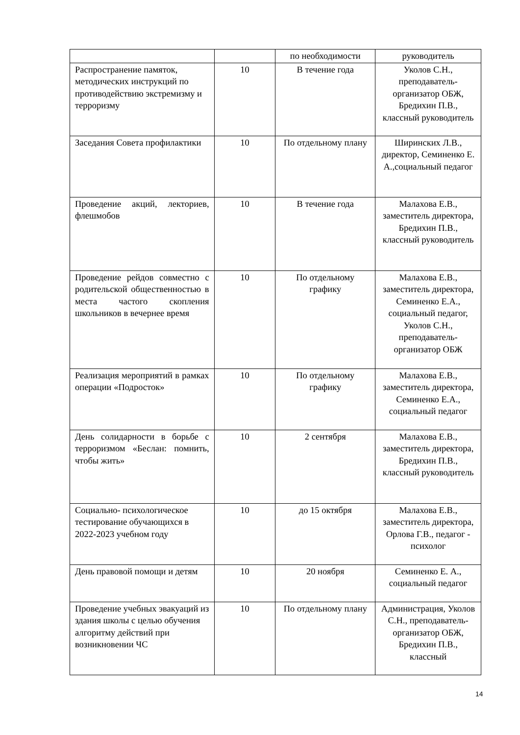| | | по необходимости | руководитель |
| Распространение памяток, методических инструкций по противодействию экстремизму и терроризму | 10 | В течение года | Уколов С.Н., преподаватель-организатор ОБЖ, Бредихин П.В., классный руководитель |
| Заседания Совета профилактики | 10 | По отдельному плану | Ширинских Л.В., директор, Семиненко Е. А.,социальный педагог |
| Проведение акций, лекториев, флешмобов | 10 | В течение года | Малахова Е.В., заместитель директора, Бредихин П.В., классный руководитель |
| Проведение рейдов совместно с родительской общественностью в места частого скопления школьников в вечернее время | 10 | По отдельному графику | Малахова Е.В., заместитель директора, Семиненко Е.А., социальный педагог, Уколов С.Н., преподаватель-организатор ОБЖ |
| Реализация мероприятий в рамках операции «Подросток» | 10 | По отдельному графику | Малахова Е.В., заместитель директора, Семиненко Е.А., социальный педагог |
| День солидарности в борьбе с терроризмом «Беслан: помнить, чтобы жить» | 10 | 2 сентября | Малахова Е.В., заместитель директора, Бредихин П.В., классный руководитель |
| Социально- психологическое тестирование обучающихся в 2022-2023 учебном году | 10 | до 15 октября | Малахова Е.В., заместитель директора, Орлова Г.В., педагог - психолог |
| День правовой помощи и детям | 10 | 20 ноября | Семиненко Е. А., социальный педагог |
| Проведение учебных эвакуаций из здания школы с целью обучения алгоритму действий при возникновении ЧС | 10 | По отдельному плану | Администрация, Уколов С.Н., преподаватель-организатор ОБЖ, Бредихин П.В., классный |
14